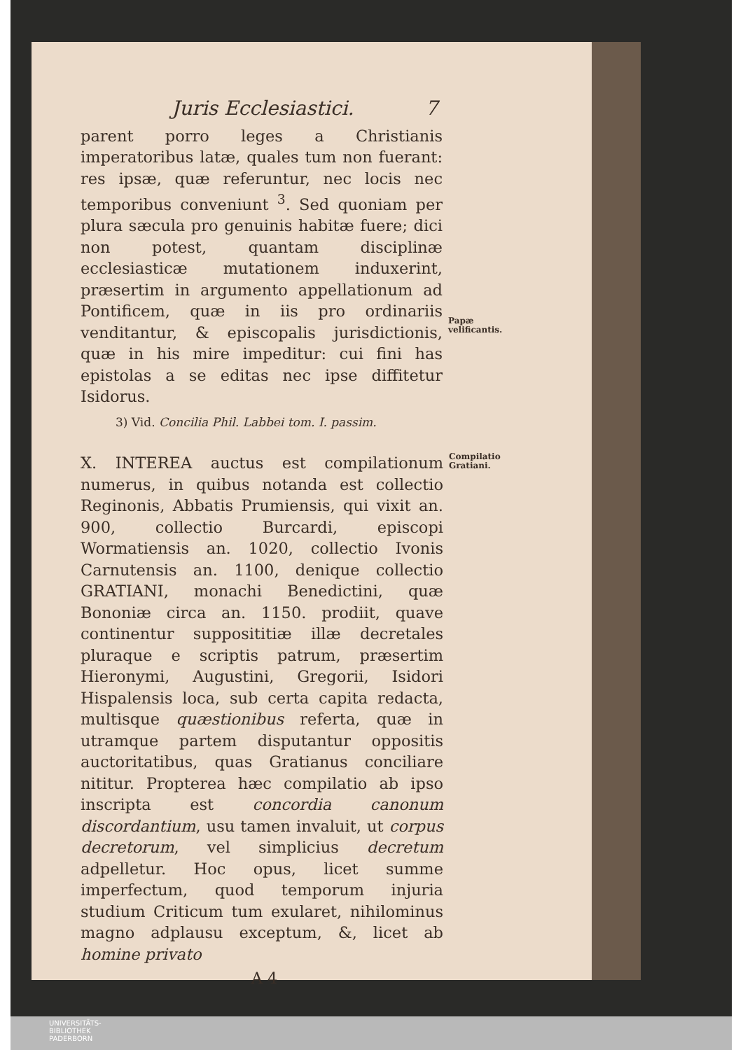Juris Ecclesiastici. 7
parent porro leges a Christianis imperatoribus latæ, quales tum non fuerant: res ipsæ, quæ referuntur, nec locis nec temporibus conveniunt <sup>3</sup>. Sed quoniam per plura sæcula pro genuinis habitæ fuere; dici non potest, quantam disciplinæ ecclesiasticæ mutationem induxerint, præsertim in argumento appellationum ad Pontificem, quæ in iis pro ordinariis venditantur, & episcopalis jurisdictionis, quæ in his mire impeditur: cui fini has epistolas a se editas nec ipse diffitetur Isidorus.
Papæ velificantis.
3) Vid. Concilia Phil. Labbei tom. I. passim.
X. INTEREA auctus est compilationum numerus, in quibus notanda est collectio Reginonis, Abbatis Prumiensis, qui vixit an. 900, collectio Burcardi, episcopi Wormatiensis an. 1020, collectio Ivonis Carnutensis an. 1100, denique collectio GRATIANI, monachi Benedictini, quæ Bononiæ circa an. 1150. prodiit, quave continentur supposititiæ illæ decretales pluraque e scriptis patrum, præsertim Hieronymi, Augustini, Gregorii, Isidori Hispalensis loca, sub certa capita redacta, multisque quæstionibus referta, quæ in utramque partem disputantur oppositis auctoritatibus, quas Gratianus conciliare nititur. Propterea hæc compilatio ab ipso inscripta est concordia canonum discordantium, usu tamen invaluit, ut corpus decretorum, vel simplicius decretum adpelletur. Hoc opus, licet summe imperfectum, quod temporum injuria studium Criticum tum exularet, nihilominus magno adplausu exceptum, &, licet ab homine privato
Compilatio Gratiani.
A 4
UNIVERSITÄTS-
BIBLIOTHEK
PADERBORN